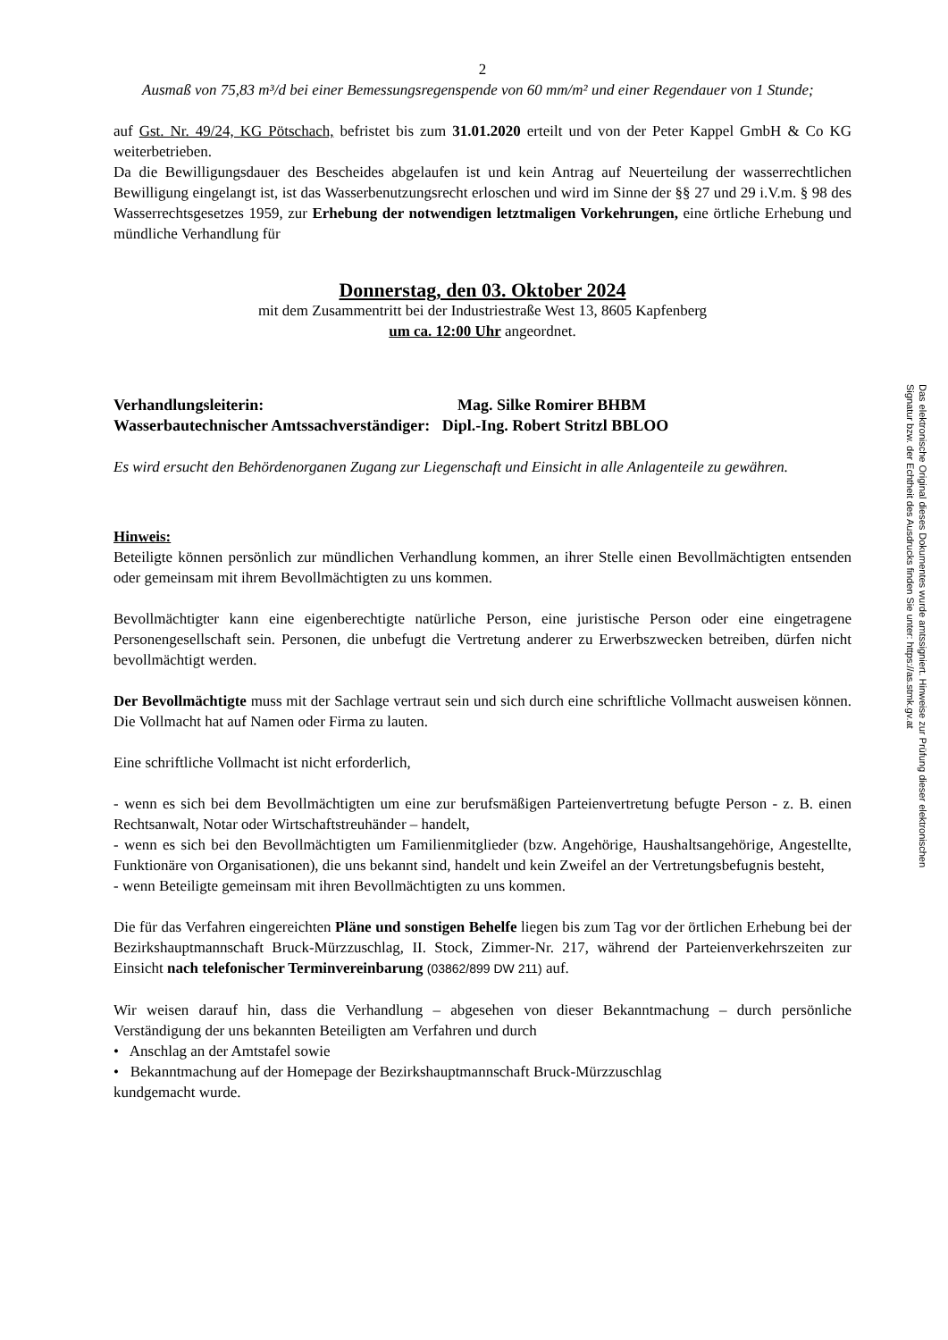2
Ausmaß von 75,83 m³/d bei einer Bemessungsregenspende von 60 mm/m² und einer Regendauer von 1 Stunde;
auf Gst. Nr. 49/24, KG Pötschach, befristet bis zum 31.01.2020 erteilt und von der Peter Kappel GmbH & Co KG weiterbetrieben.
Da die Bewilligungsdauer des Bescheides abgelaufen ist und kein Antrag auf Neuerteilung der wasserrechtlichen Bewilligung eingelangt ist, ist das Wasserbenutzungsrecht erloschen und wird im Sinne der §§ 27 und 29 i.V.m. § 98 des Wasserrechtsgesetzes 1959, zur Erhebung der notwendigen letztmaligen Vorkehrungen, eine örtliche Erhebung und mündliche Verhandlung für
Donnerstag, den 03. Oktober 2024
mit dem Zusammentritt bei der Industriestraße West 13, 8605 Kapfenberg
um ca. 12:00 Uhr angeordnet.
Verhandlungsleiterin:
Mag. Silke Romirer BHBM
Wasserbautechnischer Amtssachverständiger: Dipl.-Ing. Robert Stritzl BBLOO
Es wird ersucht den Behördenorganen Zugang zur Liegenschaft und Einsicht in alle Anlagenteile zu gewähren.
Hinweis:
Beteiligte können persönlich zur mündlichen Verhandlung kommen, an ihrer Stelle einen Bevollmächtigten entsenden oder gemeinsam mit ihrem Bevollmächtigten zu uns kommen.
Bevollmächtigter kann eine eigenberechtigte natürliche Person, eine juristische Person oder eine eingetragene Personengesellschaft sein. Personen, die unbefugt die Vertretung anderer zu Erwerbszwecken betreiben, dürfen nicht bevollmächtigt werden.
Der Bevollmächtigte muss mit der Sachlage vertraut sein und sich durch eine schriftliche Vollmacht ausweisen können. Die Vollmacht hat auf Namen oder Firma zu lauten.
Eine schriftliche Vollmacht ist nicht erforderlich,
- wenn es sich bei dem Bevollmächtigten um eine zur berufsmäßigen Parteienvertretung befugte Person - z. B. einen Rechtsanwalt, Notar oder Wirtschaftstreuhänder – handelt,
- wenn es sich bei den Bevollmächtigten um Familienmitglieder (bzw. Angehörige, Haushaltsangehörige, Angestellte, Funktionäre von Organisationen), die uns bekannt sind, handelt und kein Zweifel an der Vertretungsbefugnis besteht,
- wenn Beteiligte gemeinsam mit ihren Bevollmächtigten zu uns kommen.
Die für das Verfahren eingereichten Pläne und sonstigen Behelfe liegen bis zum Tag vor der örtlichen Erhebung bei der Bezirkshauptmannschaft Bruck-Mürzzuschlag, II. Stock, Zimmer-Nr. 217, während der Parteienverkehrszeiten zur Einsicht nach telefonischer Terminvereinbarung (03862/899 DW 211) auf.
Wir weisen darauf hin, dass die Verhandlung – abgesehen von dieser Bekanntmachung – durch persönliche Verständigung der uns bekannten Beteiligten am Verfahren und durch
• Anschlag an der Amtstafel sowie
• Bekanntmachung auf der Homepage der Bezirkshauptmannschaft Bruck-Mürzzuschlag
kundgemacht wurde.
Das elektronische Original dieses Dokumentes wurde amtssigniert. Hinweise zur Prüfung dieser elektronischen Signatur bzw. der Echtheit des Ausdrucks finden Sie unter: https://as.stmk.gv.at